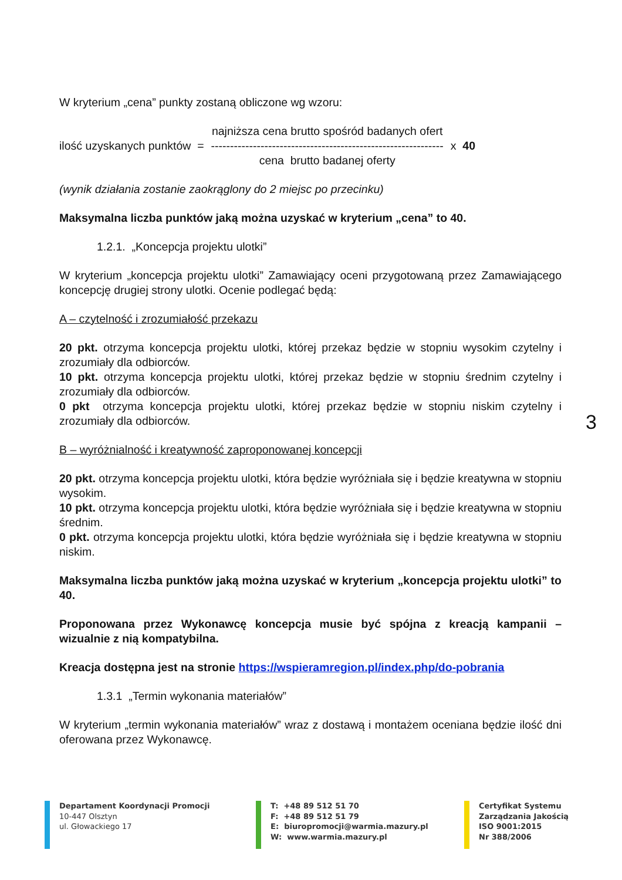W kryterium „cena” punkty zostaną obliczone wg wzoru:
ilość uzyskanych punktów =
najniższa cena brutto spośród badanych ofert
-------------------------------------------------------------
cena brutto badanej oferty
x 40
(wynik działania zostanie zaokrąglony do 2 miejsc po przecinku)
Maksymalna liczba punktów jaką można uzyskać w kryterium „cena” to 40.
1.2.1. „Koncepcja projektu ulotki”
W kryterium „koncepcja projektu ulotki” Zamawiający oceni przygotowaną przez Zamawiającego koncepcję drugiej strony ulotki. Ocenie podlegać będą:
A – czytelność i zrozumiałość przekazu
20 pkt. otrzyma koncepcja projektu ulotki, której przekaz będzie w stopniu wysokim czytelny i zrozumiały dla odbiorców.
10 pkt. otrzyma koncepcja projektu ulotki, której przekaz będzie w stopniu średnim czytelny i zrozumiały dla odbiorców.
0 pkt otrzyma koncepcja projektu ulotki, której przekaz będzie w stopniu niskim czytelny i zrozumiały dla odbiorców.
B – wyróżnialność i kreatywność zaproponowanej koncepcji
20 pkt. otrzyma koncepcja projektu ulotki, która będzie wyróżniała się i będzie kreatywna w stopniu wysokim.
10 pkt. otrzyma koncepcja projektu ulotki, która będzie wyróżniała się i będzie kreatywna w stopniu średnim.
0 pkt. otrzyma koncepcja projektu ulotki, która będzie wyróżniała się i będzie kreatywna w stopniu niskim.
Maksymalna liczba punktów jaką można uzyskać w kryterium „koncepcja projektu ulotki” to 40.
Proponowana przez Wykonawcę koncepcja musie być spójna z kreacją kampanii – wizualnie z nią kompatybilna.
Kreacja dostępna jest na stronie https://wspieramregion.pl/index.php/do-pobrania
1.3.1 „Termin wykonania materiałów”
W kryterium „termin wykonania materiałów” wraz z dostawą i montażem oceniana będzie ilość dni oferowana przez Wykonawcę.
3
Departament Koordynacji Promocji
10-447 Olsztyn
ul. Głowackiego 17
T: +48 89 512 51 70
F: +48 89 512 51 79
E: biuropromocji@warmia.mazury.pl
W: www.warmia.mazury.pl
Certyfikat Systemu
Zarządzania Jakością
ISO 9001:2015
Nr 388/2006